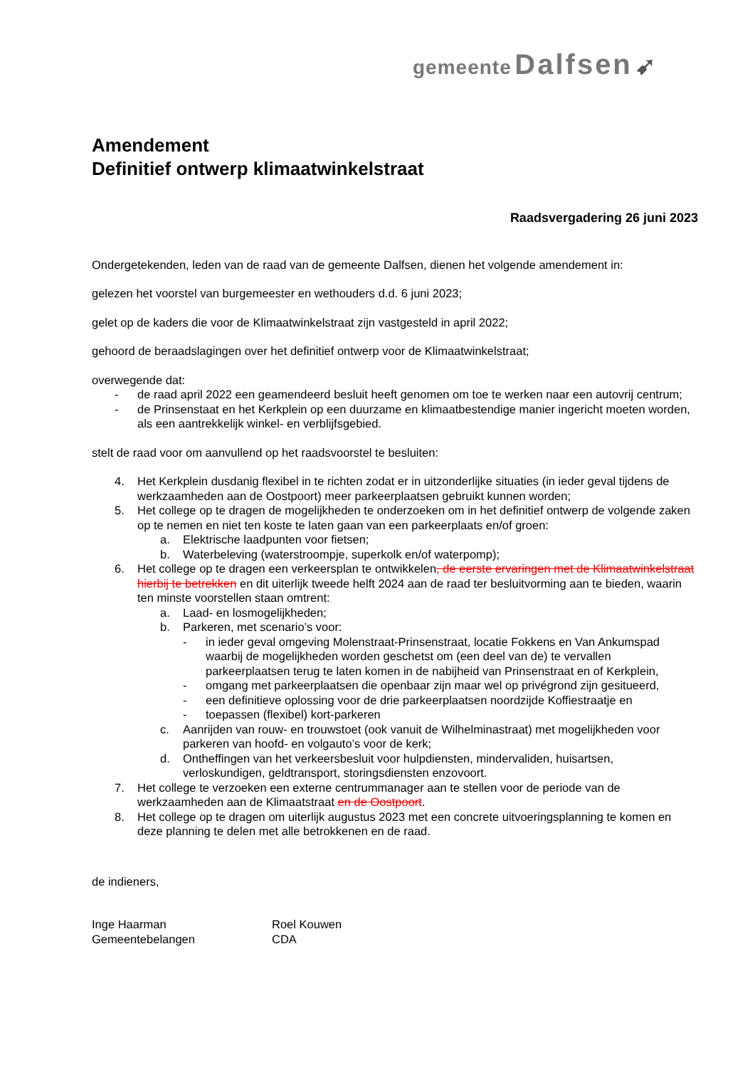gemeente Dalfsen ➹
Amendement
Definitief ontwerp klimaatwinkelstraat
Raadsvergadering 26 juni 2023
Ondergetekenden, leden van de raad van de gemeente Dalfsen, dienen het volgende amendement in:
gelezen het voorstel van burgemeester en wethouders d.d. 6 juni 2023;
gelet op de kaders die voor de Klimaatwinkelstraat zijn vastgesteld in april 2022;
gehoord de beraadslagingen over het definitief ontwerp voor de Klimaatwinkelstraat;
overwegende dat:
- de raad april 2022 een geamendeerd besluit heeft genomen om toe te werken naar een autovrij centrum;
- de Prinsenstaat en het Kerkplein op een duurzame en klimaatbestendige manier ingericht moeten worden, als een aantrekkelijk winkel- en verblijfsgebied.
stelt de raad voor om aanvullend op het raadsvoorstel te besluiten:
4. Het Kerkplein dusdanig flexibel in te richten zodat er in uitzonderlijke situaties (in ieder geval tijdens de werkzaamheden aan de Oostpoort) meer parkeerplaatsen gebruikt kunnen worden;
5. Het college op te dragen de mogelijkheden te onderzoeken om in het definitief ontwerp de volgende zaken op te nemen en niet ten koste te laten gaan van een parkeerplaats en/of groen:
a. Elektrische laadpunten voor fietsen;
b. Waterbeleving (waterstroompje, superkolk en/of waterpomp);
6. Het college op te dragen een verkeersplan te ontwikkelen, de eerste ervaringen met de Klimaatwinkelstraat hierbij te betrekken en dit uiterlijk tweede helft 2024 aan de raad ter besluitvorming aan te bieden, waarin ten minste voorstellen staan omtrent:
a. Laad- en losmogelijkheden;
b. Parkeren, met scenario’s voor:
- in ieder geval omgeving Molenstraat-Prinsenstraat, locatie Fokkens en Van Ankumspad waarbij de mogelijkheden worden geschetst om (een deel van de) te vervallen parkeerplaatsen terug te laten komen in de nabijheid van Prinsenstraat en of Kerkplein,
- omgang met parkeerplaatsen die openbaar zijn maar wel op privégrond zijn gesitueerd,
- een definitieve oplossing voor de drie parkeerplaatsen noordzijde Koffiestraatje en
- toepassen (flexibel) kort-parkeren
c. Aanrijden van rouw- en trouwstoet (ook vanuit de Wilhelminastraat) met mogelijkheden voor parkeren van hoofd- en volgauto’s voor de kerk;
d. Ontheffingen van het verkeersbesluit voor hulpdiensten, mindervaliden, huisartsen, verloskundigen, geldtransport, storingsdiensten enzovoort.
7. Het college te verzoeken een externe centrummanager aan te stellen voor de periode van de werkzaamheden aan de Klimaatstraat en de Oostpoort.
8. Het college op te dragen om uiterlijk augustus 2023 met een concrete uitvoeringsplanning te komen en deze planning te delen met alle betrokkenen en de raad.
de indieners,
Inge Haarman
Gemeentebelangen
Roel Kouwen
CDA